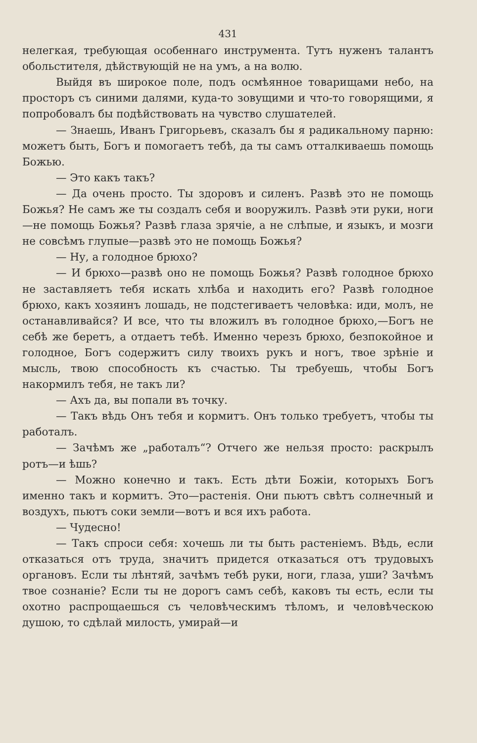431
нелегкая, требующая особеннаго инструмента. Тутъ нуженъ талантъ обольстителя, дѣйствующій не на умъ, а на волю.
Выйдя въ широкое поле, подъ осмѣянное товарищами небо, на просторъ съ синими далями, куда-то зовущими и что-то говорящими, я попробовалъ бы подѣйствовать на чувство слушателей.
— Знаешь, Иванъ Григорьевъ, сказалъ бы я радикальному парню: можетъ быть, Богъ и помогаетъ тебѣ, да ты самъ отталкиваешь помощь Божью.
— Это какъ такъ?
— Да очень просто. Ты здоровъ и силенъ. Развѣ это не помощь Божья? Не самъ же ты создалъ себя и вооружилъ. Развѣ эти руки, ноги—не помощь Божья? Развѣ глаза зрячіе, а не слѣпые, и языкъ, и мозги не совсѣмъ глупые—развѣ это не помощь Божья?
— Ну, а голодное брюхо?
— И брюхо—развѣ оно не помощь Божья? Развѣ голодное брюхо не заставляетъ тебя искать хлѣба и находить его? Развѣ голодное брюхо, какъ хозяинъ лошадь, не подстегиваетъ человѣка: иди, молъ, не останавливайся? И все, что ты вложилъ въ голодное брюхо,—Богъ не себѣ же беретъ, а отдаетъ тебѣ. Именно черезъ брюхо, безпокойное и голодное, Богъ содержитъ силу твоихъ рукъ и ногъ, твое зрѣніе и мысль, твою способность къ счастью. Ты требуешь, чтобы Богъ накормилъ тебя, не такъ ли?
— Ахъ да, вы попали въ точку.
— Такъ вѣдь Онъ тебя и кормитъ. Онъ только требуетъ, чтобы ты работалъ.
— Зачѣмъ же „работалъ“? Отчего же нельзя просто: раскрылъ ротъ—и ѣшь?
— Можно конечно и такъ. Есть дѣти Божіи, которыхъ Богъ именно такъ и кормитъ. Это—растенія. Они пьютъ свѣтъ солнечный и воздухъ, пьютъ соки земли—вотъ и вся ихъ работа.
— Чудесно!
— Такъ спроси себя: хочешь ли ты быть растеніемъ. Вѣдь, если отказаться отъ труда, значитъ придется отказаться отъ трудовыхъ органовъ. Если ты лѣнтяй, зачѣмъ тебѣ руки, ноги, глаза, уши? Зачѣмъ твое сознаніе? Если ты не дорогъ самъ себѣ, каковъ ты есть, если ты охотно распрощаешься съ человѣческимъ тѣломъ, и человѣческою душою, то сдѣлай милость, умирай—и